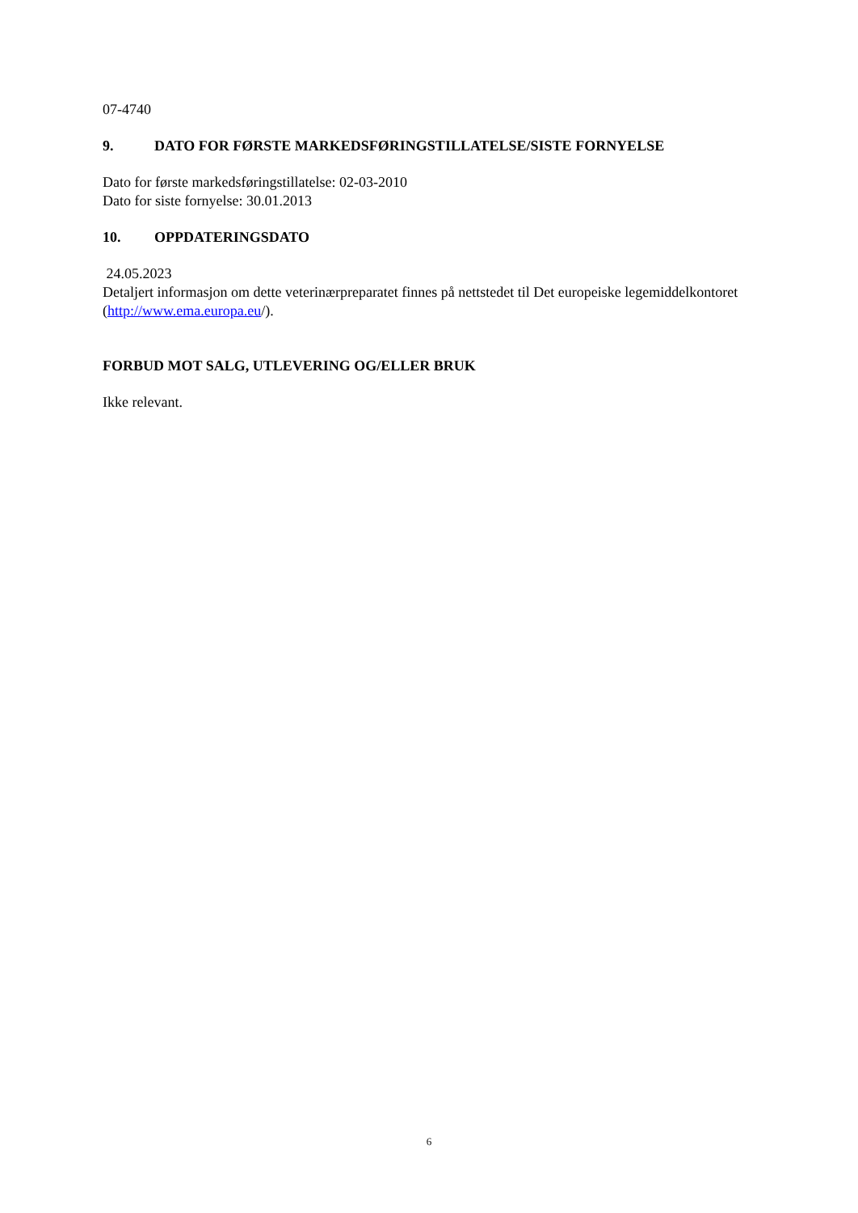07-4740
9. DATO FOR FØRSTE MARKEDSFØRINGSTILLATELSE/SISTE FORNYELSE
Dato for første markedsføringstillatelse: 02-03-2010
Dato for siste fornyelse: 30.01.2013
10. OPPDATERINGSDATO
24.05.2023
Detaljert informasjon om dette veterinærpreparatet finnes på nettstedet til Det europeiske legemiddelkontoret (http://www.ema.europa.eu/).
FORBUD MOT SALG, UTLEVERING OG/ELLER BRUK
Ikke relevant.
6